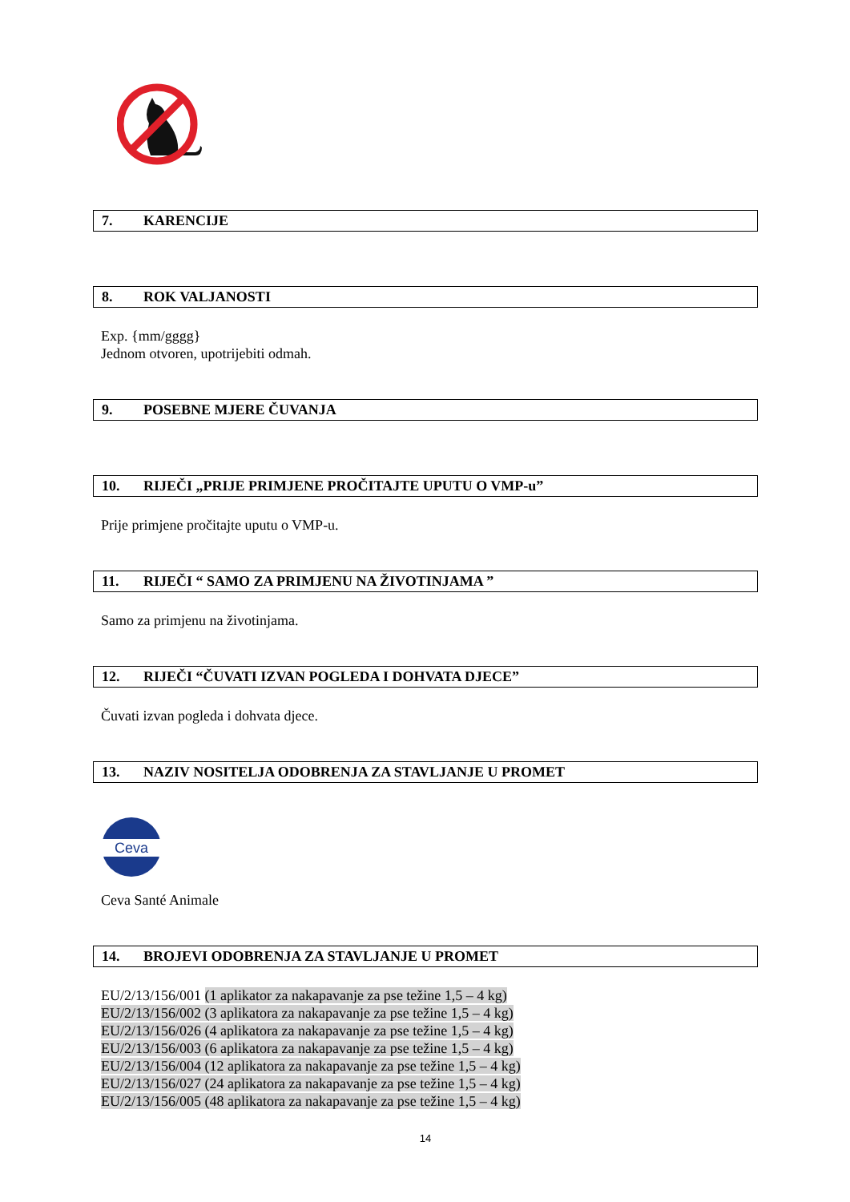7. KARENCIJE
8. ROK VALJANOSTI
Exp. {mm/gggg}
Jednom otvoren, upotrijebiti odmah.
9. POSEBNE MJERE ČUVANJA
10. RIJEČI „PRIJE PRIMJENE PROČITAJTE UPUTU O VMP-u”
Prije primjene pročitajte uputu o VMP-u.
11. RIJEČI “ SAMO ZA PRIMJENU NA ŽIVOTINJAMA ”
Samo za primjenu na životinjama.
12. RIJEČI “ČUVATI IZVAN POGLEDA I DOHVATA DJECE”
Čuvati izvan pogleda i dohvata djece.
13. NAZIV NOSITELJA ODOBRENJA ZA STAVLJANJE U PROMET
Ceva
Ceva Santé Animale
14. BROJEVI ODOBRENJA ZA STAVLJANJE U PROMET
EU/2/13/156/001 (1 aplikator za nakapavanje za pse težine 1,5 – 4 kg)
EU/2/13/156/002 (3 aplikatora za nakapavanje za pse težine 1,5 – 4 kg)
EU/2/13/156/026 (4 aplikatora za nakapavanje za pse težine 1,5 – 4 kg)
EU/2/13/156/003 (6 aplikatora za nakapavanje za pse težine 1,5 – 4 kg)
EU/2/13/156/004 (12 aplikatora za nakapavanje za pse težine 1,5 – 4 kg)
EU/2/13/156/027 (24 aplikatora za nakapavanje za pse težine 1,5 – 4 kg)
EU/2/13/156/005 (48 aplikatora za nakapavanje za pse težine 1,5 – 4 kg)
14